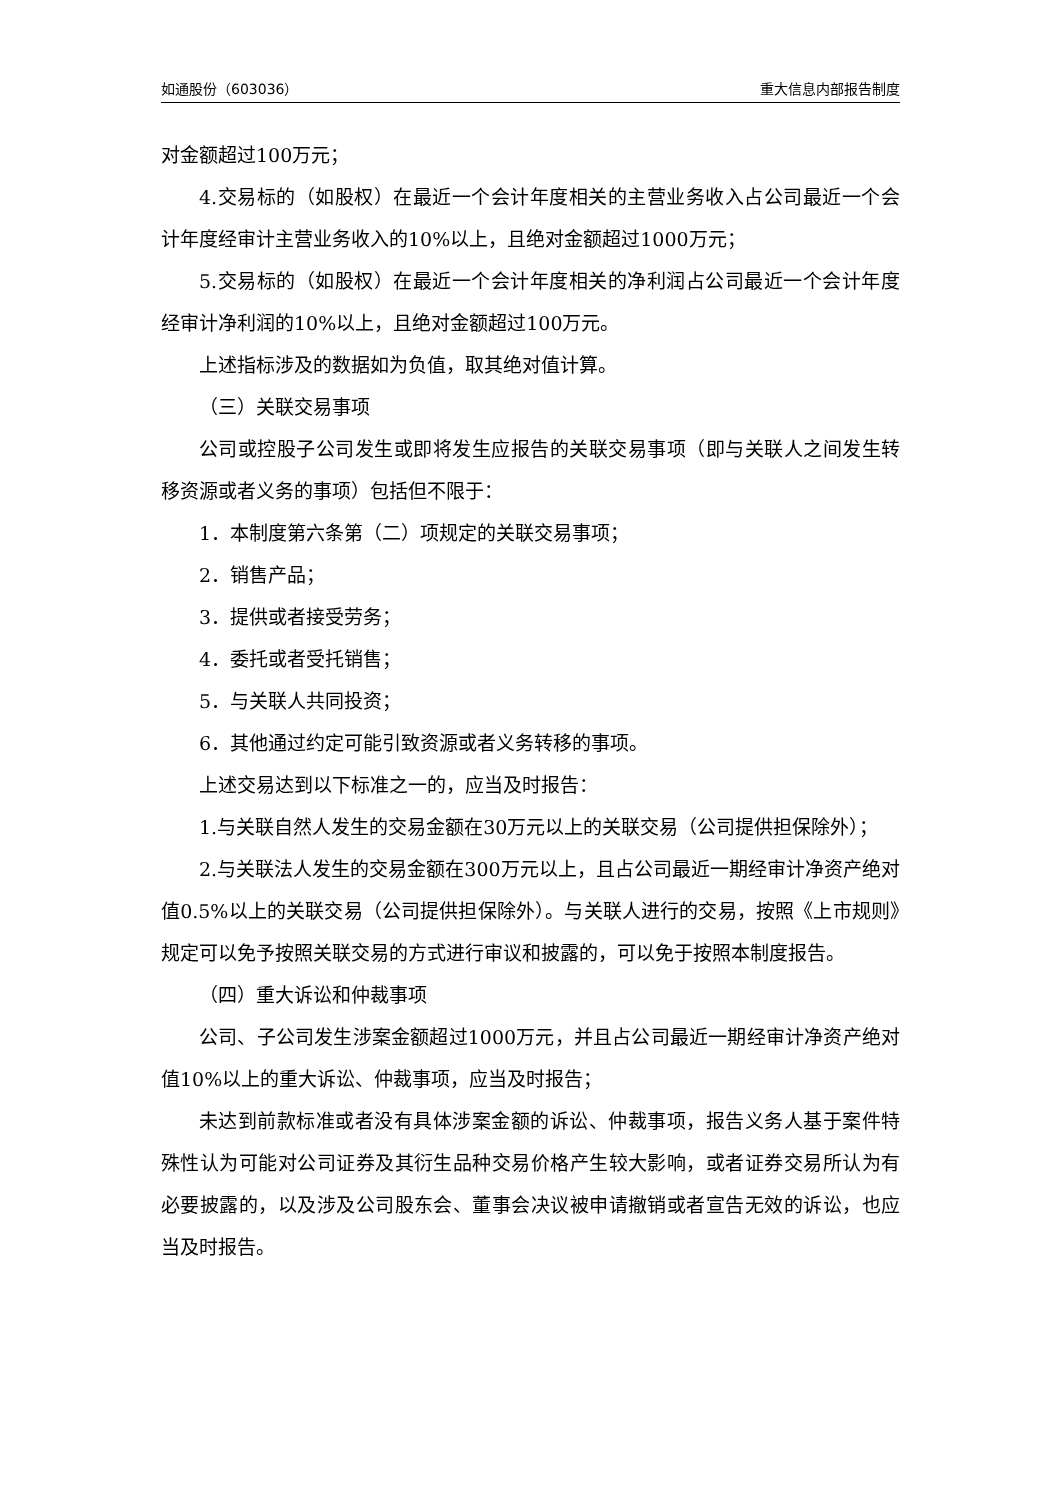如通股份（603036） 重大信息内部报告制度
对金额超过100万元；
4.交易标的（如股权）在最近一个会计年度相关的主营业务收入占公司最近一个会计年度经审计主营业务收入的10%以上，且绝对金额超过1000万元；
5.交易标的（如股权）在最近一个会计年度相关的净利润占公司最近一个会计年度经审计净利润的10%以上，且绝对金额超过100万元。
上述指标涉及的数据如为负值，取其绝对值计算。
（三）关联交易事项
公司或控股子公司发生或即将发生应报告的关联交易事项（即与关联人之间发生转移资源或者义务的事项）包括但不限于：
1．本制度第六条第（二）项规定的关联交易事项；
2．销售产品；
3．提供或者接受劳务；
4．委托或者受托销售；
5．与关联人共同投资；
6．其他通过约定可能引致资源或者义务转移的事项。
上述交易达到以下标准之一的，应当及时报告：
1.与关联自然人发生的交易金额在30万元以上的关联交易（公司提供担保除外）；
2.与关联法人发生的交易金额在300万元以上，且占公司最近一期经审计净资产绝对值0.5%以上的关联交易（公司提供担保除外）。与关联人进行的交易，按照《上市规则》规定可以免予按照关联交易的方式进行审议和披露的，可以免于按照本制度报告。
（四）重大诉讼和仲裁事项
公司、子公司发生涉案金额超过1000万元，并且占公司最近一期经审计净资产绝对值10%以上的重大诉讼、仲裁事项，应当及时报告；
未达到前款标准或者没有具体涉案金额的诉讼、仲裁事项，报告义务人基于案件特殊性认为可能对公司证券及其衍生品种交易价格产生较大影响，或者证券交易所认为有必要披露的，以及涉及公司股东会、董事会决议被申请撤销或者宣告无效的诉讼，也应当及时报告。